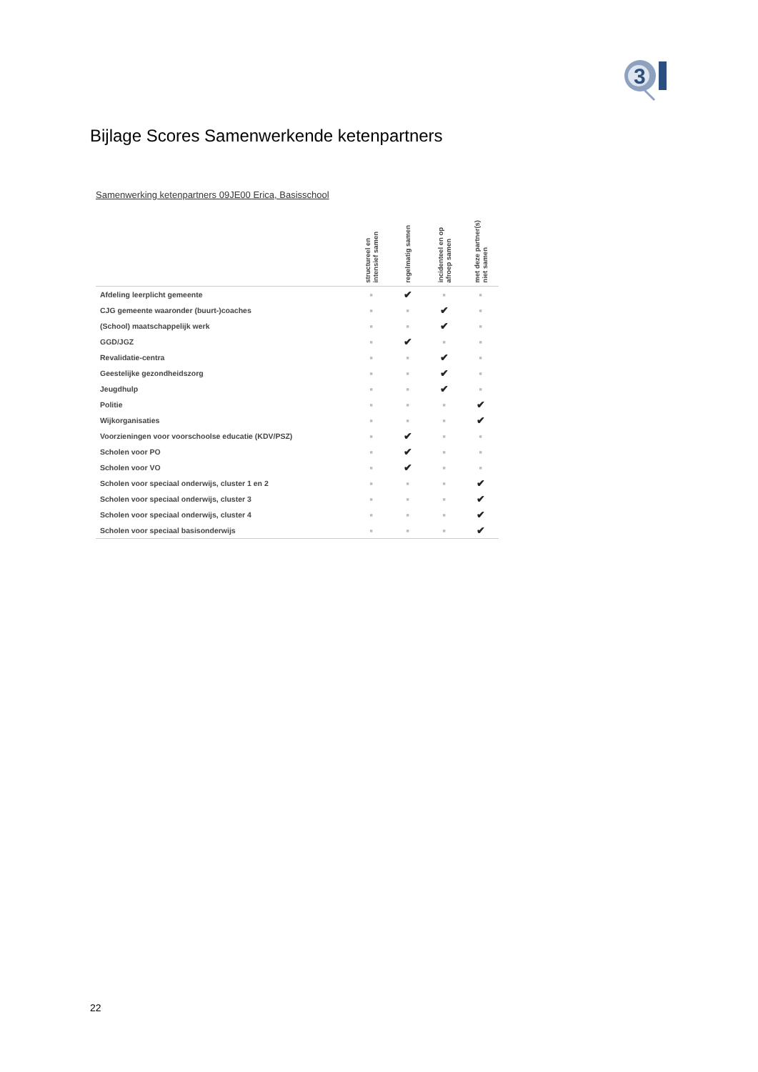3
Bijlage Scores Samenwerkende ketenpartners
Samenwerking ketenpartners 09JE00 Erica, Basisschool
| | structureel en intensief samen | regelmatig samen | incidenteel en op afroep samen | met deze partner(s) niet samen |
| --- | --- | --- | --- | --- |
| Afdeling leerplicht gemeente | ■ | ✔ | ■ | ■ |
| CJG gemeente waaronder (buurt-)coaches | ■ | ■ | ✔ | ■ |
| (School) maatschappelijk werk | ■ | ■ | ✔ | ■ |
| GGD/JGZ | ■ | ✔ | ■ | ■ |
| Revalidatie-centra | ■ | ■ | ✔ | ■ |
| Geestelijke gezondheidszorg | ■ | ■ | ✔ | ■ |
| Jeugdhulp | ■ | ■ | ✔ | ■ |
| Politie | ■ | ■ | ■ | ✔ |
| Wijkorganisaties | ■ | ■ | ■ | ✔ |
| Voorzieningen voor voorschoolse educatie (KDV/PSZ) | ■ | ✔ | ■ | ■ |
| Scholen voor PO | ■ | ✔ | ■ | ■ |
| Scholen voor VO | ■ | ✔ | ■ | ■ |
| Scholen voor speciaal onderwijs, cluster 1 en 2 | ■ | ■ | ■ | ✔ |
| Scholen voor speciaal onderwijs, cluster 3 | ■ | ■ | ■ | ✔ |
| Scholen voor speciaal onderwijs, cluster 4 | ■ | ■ | ■ | ✔ |
| Scholen voor speciaal basisonderwijs | ■ | ■ | ■ | ✔ |
22